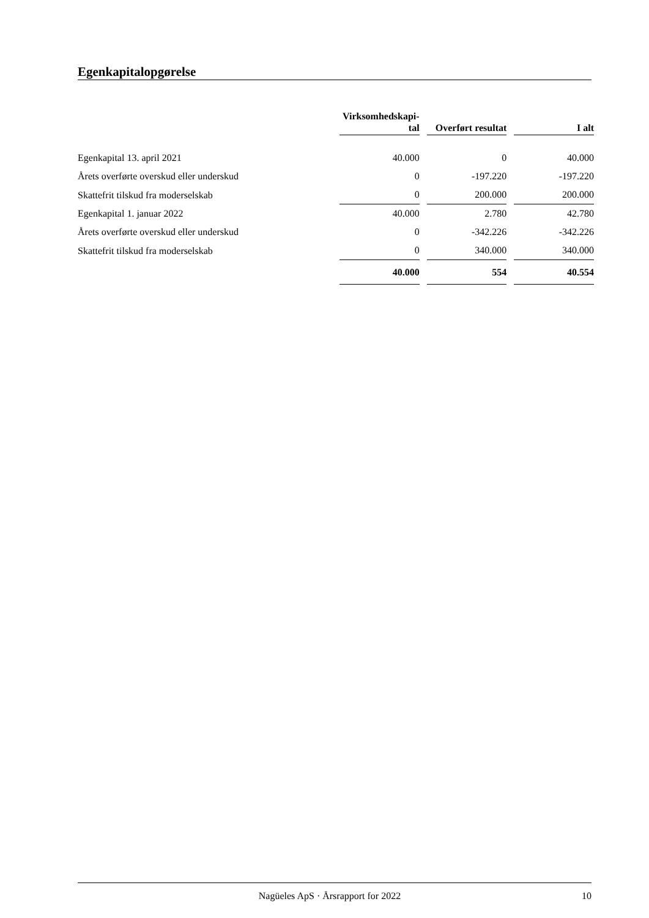Egenkapitalopgørelse
| | Virksomhedskapi- tal | | Overført resultat | | I alt |
| Egenkapital 13. april 2021 | 40.000 | | 0 | | 40.000 |
| Årets overførte overskud eller underskud | 0 | | -197.220 | | -197.220 |
| Skattefrit tilskud fra moderselskab | 0 | | 200.000 | | 200.000 |
| Egenkapital 1. januar 2022 | 40.000 | | 2.780 | | 42.780 |
| Årets overførte overskud eller underskud | 0 | | -342.226 | | -342.226 |
| Skattefrit tilskud fra moderselskab | 0 | | 340.000 | | 340.000 |
| | 40.000 | | 554 | | 40.554 |
Nagüeles ApS · Årsrapport for 2022 10